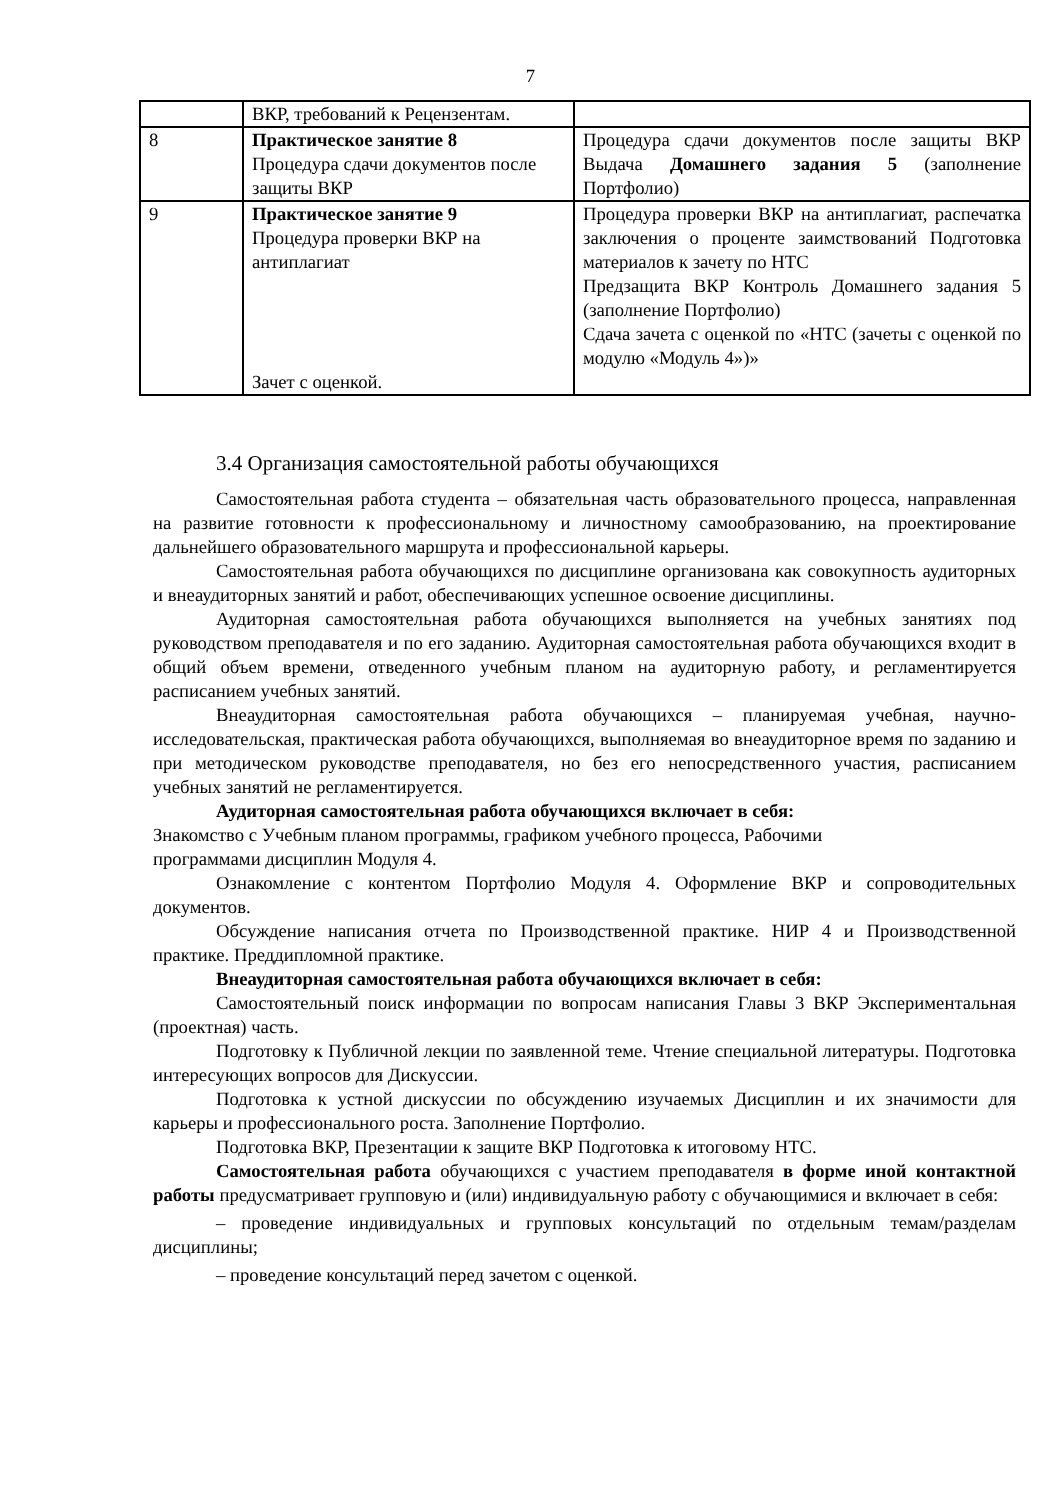7
| | ВКР, требований к Рецензентам. | |
| 8 | Практическое занятие 8 Процедура сдачи документов после защиты ВКР | Процедура сдачи документов после защиты ВКР Выдача Домашнего задания 5 (заполнение Портфолио) |
| 9 | Практическое занятие 9 Процедура проверки ВКР на антиплагиат Зачет с оценкой. | Процедура проверки ВКР на антиплагиат, распечатка заключения о проценте заимствований Подготовка материалов к зачету по НТС Предзащита ВКР Контроль Домашнего задания 5 (заполнение Портфолио) Сдача зачета с оценкой по «НТС (зачеты с оценкой по модулю «Модуль 4»)» |
3.4 Организация самостоятельной работы обучающихся
Самостоятельная работа студента – обязательная часть образовательного процесса, направленная на развитие готовности к профессиональному и личностному самообразованию, на проектирование дальнейшего образовательного маршрута и профессиональной карьеры.
Самостоятельная работа обучающихся по дисциплине организована как совокупность аудиторных и внеаудиторных занятий и работ, обеспечивающих успешное освоение дисциплины.
Аудиторная самостоятельная работа обучающихся выполняется на учебных занятиях под руководством преподавателя и по его заданию. Аудиторная самостоятельная работа обучающихся входит в общий объем времени, отведенного учебным планом на аудиторную работу, и регламентируется расписанием учебных занятий.
Внеаудиторная самостоятельная работа обучающихся – планируемая учебная, научно-исследовательская, практическая работа обучающихся, выполняемая во внеаудиторное время по заданию и при методическом руководстве преподавателя, но без его непосредственного участия, расписанием учебных занятий не регламентируется.
Аудиторная самостоятельная работа обучающихся включает в себя:
Знакомство с Учебным планом программы, графиком учебного процесса, Рабочими
программами дисциплин Модуля 4.
Ознакомление с контентом Портфолио Модуля 4. Оформление ВКР и сопроводительных документов.
Обсуждение написания отчета по Производственной практике. НИР 4 и Производственной практике. Преддипломной практике.
Внеаудиторная самостоятельная работа обучающихся включает в себя:
Самостоятельный поиск информации по вопросам написания Главы 3 ВКР Экспериментальная (проектная) часть.
Подготовку к Публичной лекции по заявленной теме. Чтение специальной литературы. Подготовка интересующих вопросов для Дискуссии.
Подготовка к устной дискуссии по обсуждению изучаемых Дисциплин и их значимости для карьеры и профессионального роста. Заполнение Портфолио.
Подготовка ВКР, Презентации к защите ВКР Подготовка к итоговому НТС.
Самостоятельная работа обучающихся с участием преподавателя в форме иной контактной работы предусматривает групповую и (или) индивидуальную работу с обучающимися и включает в себя:
– проведение индивидуальных и групповых консультаций по отдельным темам/разделам дисциплины;
– проведение консультаций перед зачетом с оценкой.